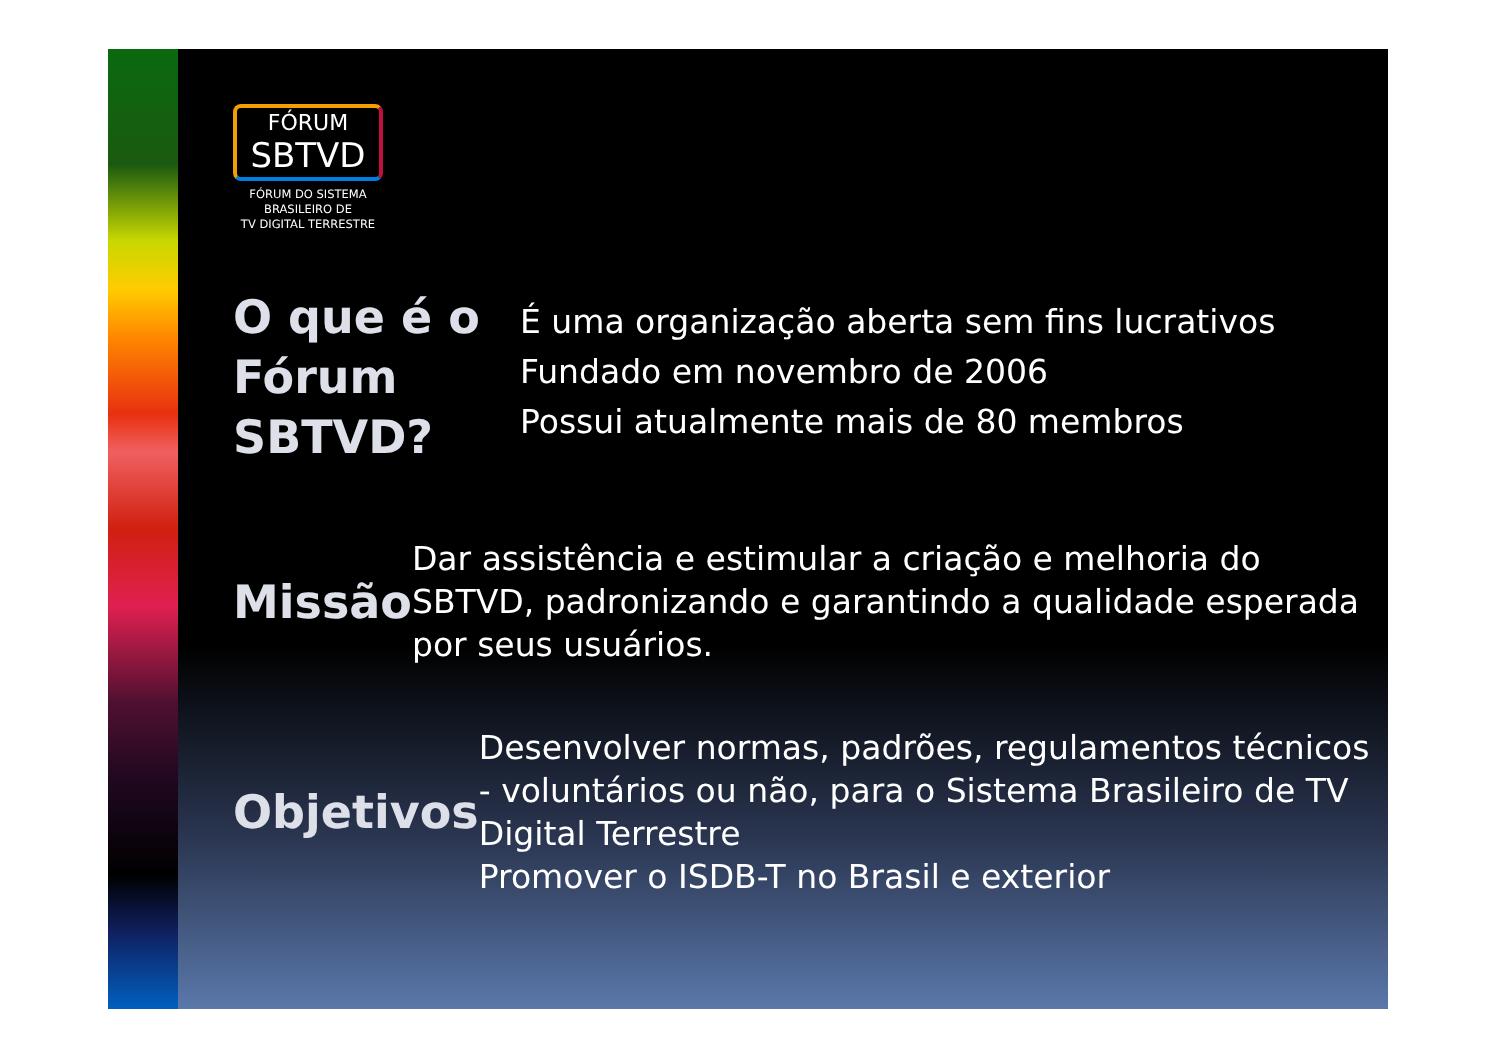FÓRUM
SBTVD
FÓRUM DO SISTEMA
BRASILEIRO DE
TV DIGITAL TERRESTRE
O que é o Fórum SBTVD?
É uma organização aberta sem fins lucrativos
Fundado em novembro de 2006
Possui atualmente mais de 80 membros
Missão
Dar assistência e estimular a criação e melhoria do SBTVD, padronizando e garantindo a qualidade esperada por seus usuários.
Objetivos
Desenvolver normas, padrões, regulamentos técnicos - voluntários ou não, para o Sistema Brasileiro de TV Digital Terrestre
Promover o ISDB-T no Brasil e exterior